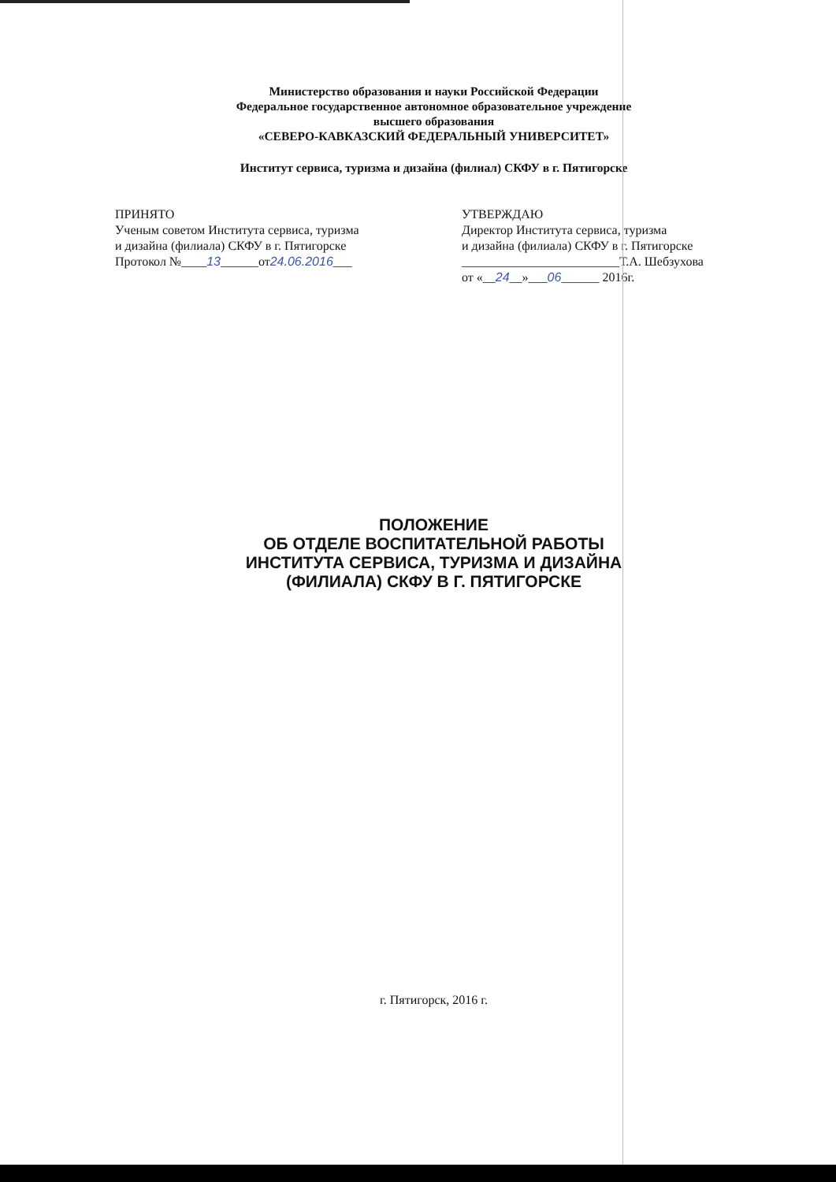Министерство образования и науки Российской Федерации
Федеральное государственное автономное образовательное учреждение
высшего образования
«СЕВЕРО-КАВКАЗСКИЙ ФЕДЕРАЛЬНЫЙ УНИВЕРСИТЕТ»
Институт сервиса, туризма и дизайна (филиал) СКФУ в г. Пятигорске
ПРИНЯТО
Ученым советом Института сервиса, туризма
и дизайна (филиала) СКФУ в г. Пятигорске
Протокол №____13______от24.06.2016___
УТВЕРЖДАЮ
Директор Института сервиса, туризма
и дизайна (филиала) СКФУ в г. Пятигорске
_________________________Т.А. Шебзухова
от «__24__»___06______ 2016г.
ПОЛОЖЕНИЕ
ОБ ОТДЕЛЕ ВОСПИТАТЕЛЬНОЙ РАБОТЫ
ИНСТИТУТА СЕРВИСА, ТУРИЗМА И ДИЗАЙНА
(ФИЛИАЛА) СКФУ В Г. ПЯТИГОРСКЕ
г. Пятигорск, 2016 г.